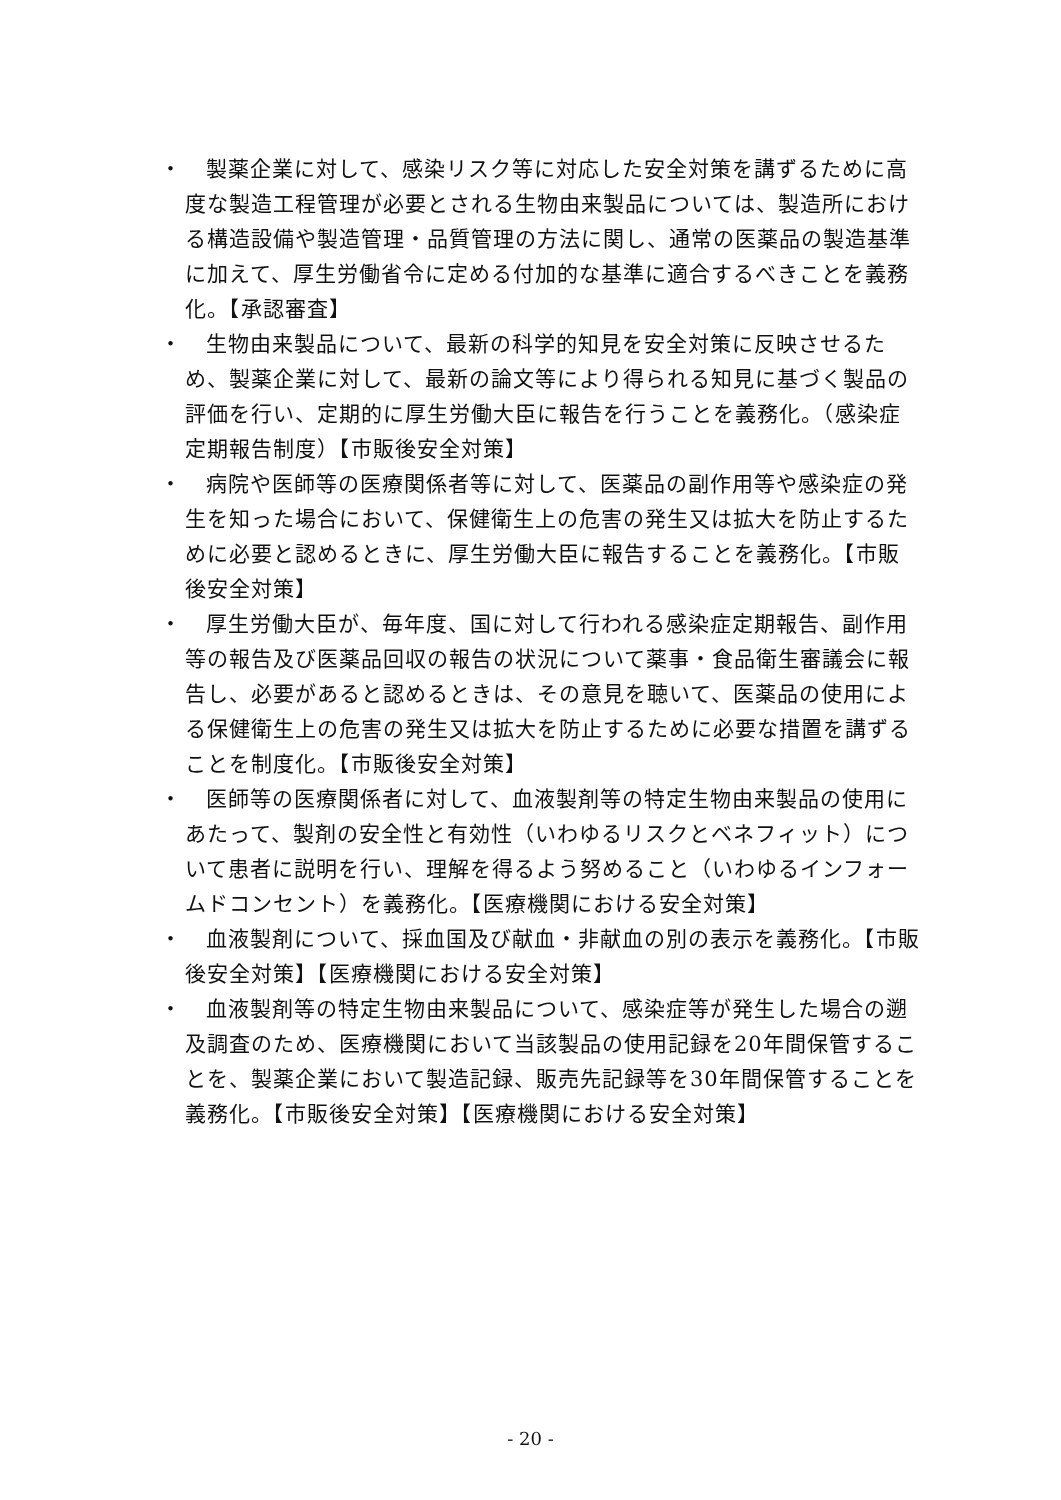・ 製薬企業に対して、感染リスク等に対応した安全対策を講ずるために高度な製造工程管理が必要とされる生物由来製品については、製造所における構造設備や製造管理・品質管理の方法に関し、通常の医薬品の製造基準に加えて、厚生労働省令に定める付加的な基準に適合するべきことを義務化。【承認審査】
・ 生物由来製品について、最新の科学的知見を安全対策に反映させるため、製薬企業に対して、最新の論文等により得られる知見に基づく製品の評価を行い、定期的に厚生労働大臣に報告を行うことを義務化。（感染症定期報告制度）【市販後安全対策】
・ 病院や医師等の医療関係者等に対して、医薬品の副作用等や感染症の発生を知った場合において、保健衛生上の危害の発生又は拡大を防止するために必要と認めるときに、厚生労働大臣に報告することを義務化。【市販後安全対策】
・ 厚生労働大臣が、毎年度、国に対して行われる感染症定期報告、副作用等の報告及び医薬品回収の報告の状況について薬事・食品衛生審議会に報告し、必要があると認めるときは、その意見を聴いて、医薬品の使用による保健衛生上の危害の発生又は拡大を防止するために必要な措置を講ずることを制度化。【市販後安全対策】
・ 医師等の医療関係者に対して、血液製剤等の特定生物由来製品の使用にあたって、製剤の安全性と有効性（いわゆるリスクとベネフィット）について患者に説明を行い、理解を得るよう努めること（いわゆるインフォームドコンセント）を義務化。【医療機関における安全対策】
・ 血液製剤について、採血国及び献血・非献血の別の表示を義務化。【市販後安全対策】【医療機関における安全対策】
・ 血液製剤等の特定生物由来製品について、感染症等が発生した場合の遡及調査のため、医療機関において当該製品の使用記録を20年間保管することを、製薬企業において製造記録、販売先記録等を30年間保管することを義務化。【市販後安全対策】【医療機関における安全対策】
- 20 -